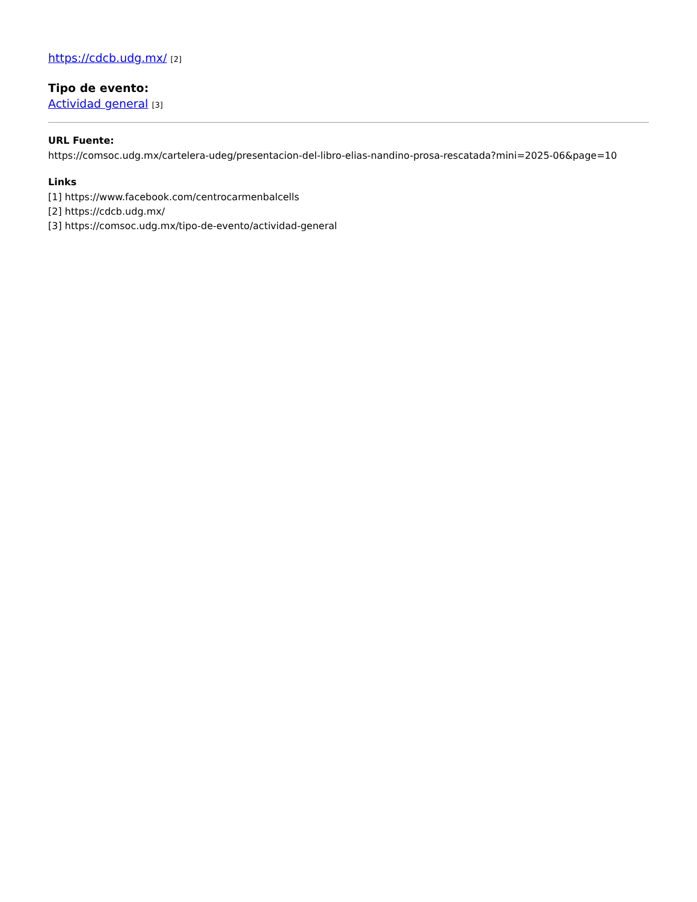https://cdcb.udg.mx/ [2]
Tipo de evento:
Actividad general [3]
URL Fuente:
https://comsoc.udg.mx/cartelera-udeg/presentacion-del-libro-elias-nandino-prosa-rescatada?mini=2025-06&page=10
Links
[1] https://www.facebook.com/centrocarmenbalcells
[2] https://cdcb.udg.mx/
[3] https://comsoc.udg.mx/tipo-de-evento/actividad-general